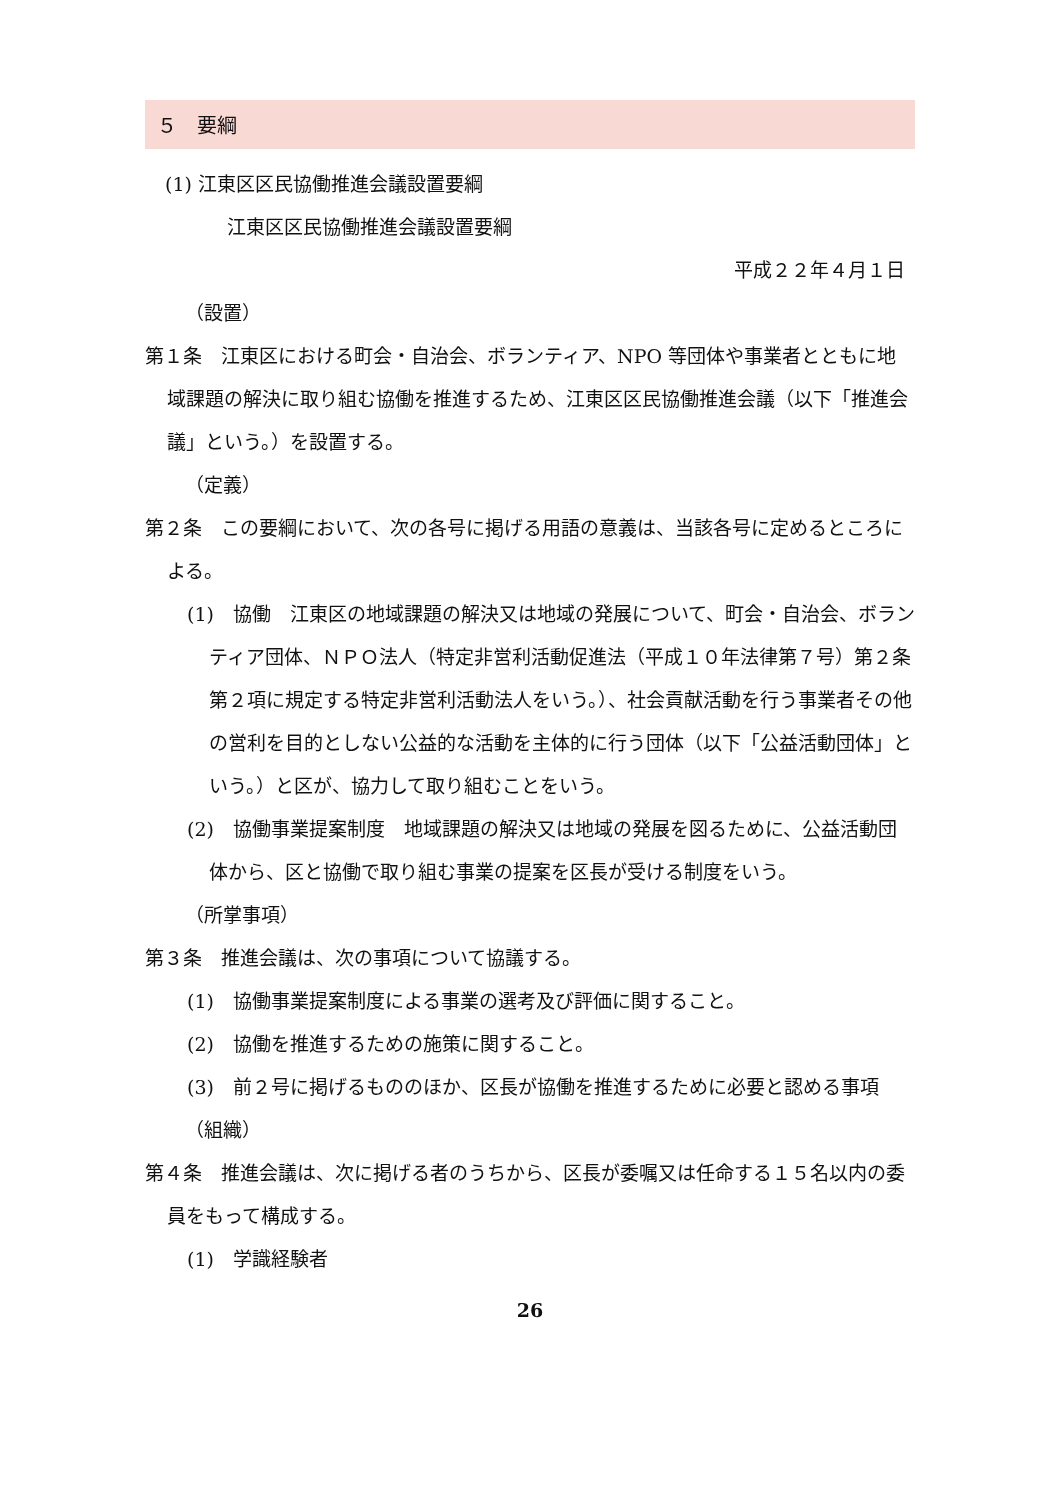５　要綱
(1) 江東区区民協働推進会議設置要綱
江東区区民協働推進会議設置要綱
平成２２年４月１日
（設置）
第１条　江東区における町会・自治会、ボランティア、NPO 等団体や事業者とともに地域課題の解決に取り組む協働を推進するため、江東区区民協働推進会議（以下「推進会議」という。）を設置する。
（定義）
第２条　この要綱において、次の各号に掲げる用語の意義は、当該各号に定めるところによる。
(1)　協働　江東区の地域課題の解決又は地域の発展について、町会・自治会、ボランティア団体、ＮＰＯ法人（特定非営利活動促進法（平成１０年法律第７号）第２条第２項に規定する特定非営利活動法人をいう。）、社会貢献活動を行う事業者その他の営利を目的としない公益的な活動を主体的に行う団体（以下「公益活動団体」という。）と区が、協力して取り組むことをいう。
(2)　協働事業提案制度　地域課題の解決又は地域の発展を図るために、公益活動団体から、区と協働で取り組む事業の提案を区長が受ける制度をいう。
（所掌事項）
第３条　推進会議は、次の事項について協議する。
(1)　協働事業提案制度による事業の選考及び評価に関すること。
(2)　協働を推進するための施策に関すること。
(3)　前２号に掲げるもののほか、区長が協働を推進するために必要と認める事項
（組織）
第４条　推進会議は、次に掲げる者のうちから、区長が委嘱又は任命する１５名以内の委員をもって構成する。
(1)　学識経験者
26